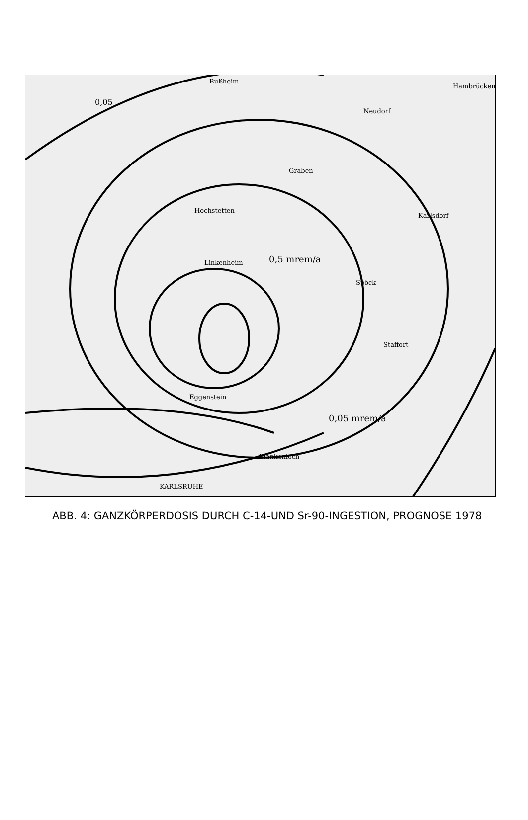Rußheim
Hambrücken
Neudorf
Graben
Karlsdorf
Hochstetten
Linkenheim
Spöck
Staffort
Eggenstein
Blankenloch
KARLSRUHE
0,05
0,5 mrem/a
0,05 mrem/a
ABB. 4: GANZKÖRPERDOSIS DURCH C-14-UND Sr-90-INGESTION, PROGNOSE 1978